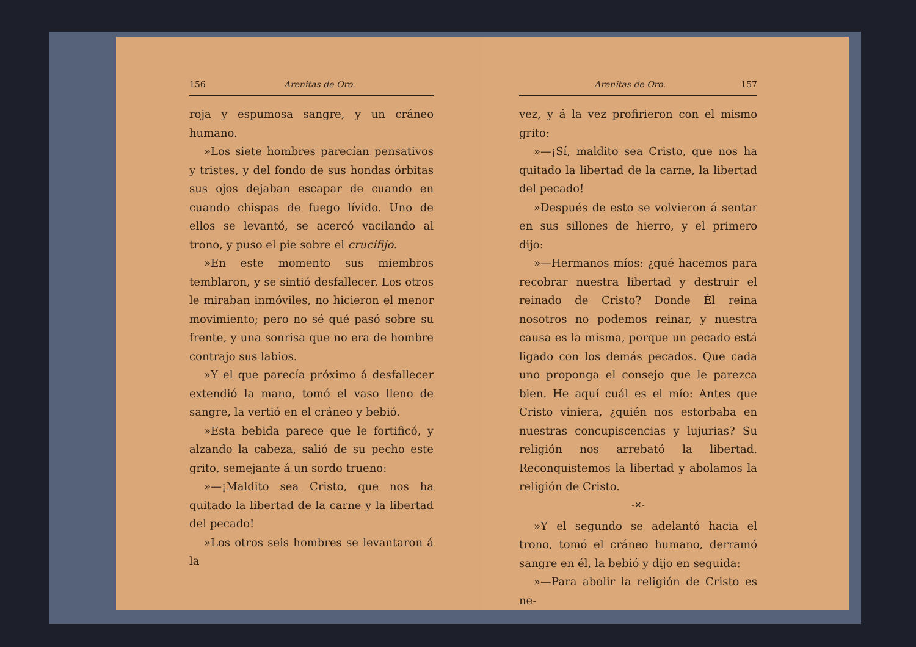156 Arenitas de Oro.
roja y espumosa sangre, y un cráneo humano.
»Los siete hombres parecían pensativos y tristes, y del fondo de sus hondas órbitas sus ojos dejaban escapar de cuando en cuando chispas de fuego lívido. Uno de ellos se levantó, se acercó vacilando al trono, y puso el pie sobre el crucifijo.
»En este momento sus miembros temblaron, y se sintió desfallecer. Los otros le miraban inmóviles, no hicieron el menor movimiento; pero no sé qué pasó sobre su frente, y una sonrisa que no era de hombre contrajo sus labios.
»Y el que parecía próximo á desfallecer extendió la mano, tomó el vaso lleno de sangre, la vertió en el cráneo y bebió.
»Esta bebida parece que le fortificó, y alzando la cabeza, salió de su pecho este grito, semejante á un sordo trueno:
»—¡Maldito sea Cristo, que nos ha quitado la libertad de la carne y la libertad del pecado!
»Los otros seis hombres se levantaron á la
Arenitas de Oro. 157
vez, y á la vez profirieron con el mismo grito:
»—¡Sí, maldito sea Cristo, que nos ha quitado la libertad de la carne, la libertad del pecado!
»Después de esto se volvieron á sentar en sus sillones de hierro, y el primero dijo:
»—Hermanos míos: ¿qué hacemos para recobrar nuestra libertad y destruir el reinado de Cristo? Donde Él reina nosotros no podemos reinar, y nuestra causa es la misma, porque un pecado está ligado con los demás pecados. Que cada uno proponga el consejo que le parezca bien. He aquí cuál es el mío: Antes que Cristo viniera, ¿quién nos estorbaba en nuestras concupiscencias y lujurias? Su religión nos arrebató la libertad. Reconquistemos la libertad y abolamos la religión de Cristo.
-✕-
»Y el segundo se adelantó hacia el trono, tomó el cráneo humano, derramó sangre en él, la bebió y dijo en seguida:
»—Para abolir la religión de Cristo es ne-